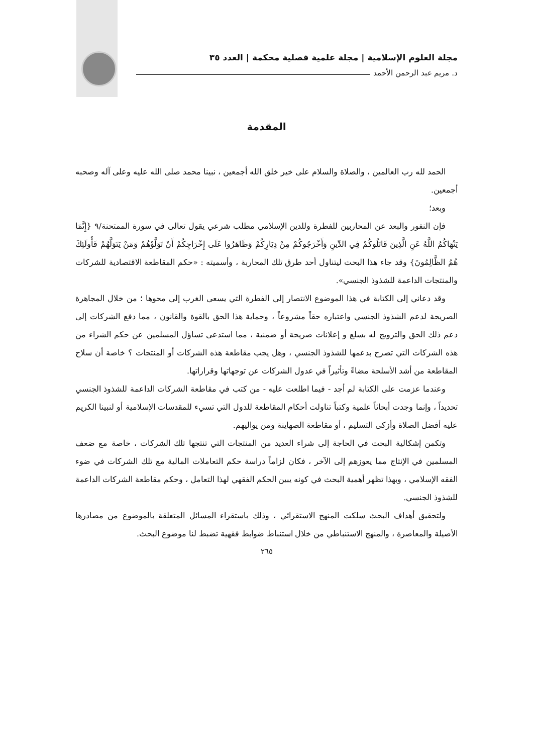مجلة العلوم الإسلامية | مجلة علمية فصلية محكمة | العدد ٣٥
د. مريم عبد الرحمن الأحمد
المقدمة
الحمد لله رب العالمين ، والصلاة والسلام على خير خلق الله أجمعين ، نبينا محمد صلى الله عليه وعلى آله وصحبه أجمعين.
وبعد؛
فإن النفور والبعد عن المحاربين للفطرة وللدين الإسلامي مطلب شرعي يقول تعالى في سورة الممتحنة/٩ {إِنَّمَا يَنْهَاكُمُ اللَّهُ عَنِ الَّذِينَ قَاتَلُوكُمْ فِي الدِّينِ وَأَخْرَجُوكُمْ مِنْ دِيَارِكُمْ وَظَاهَرُوا عَلَى إِخْرَاجِكُمْ أَنْ تَوَلَّوْهُمْ وَمَنْ يَتَوَلَّهُمْ فَأُولَئِكَ هُمُ الظَّالِمُونَ} وقد جاء هذا البحث ليتناول أحد طرق تلك المحاربة ، وأسميته : «حكم المقاطعة الاقتصادية للشركات والمنتجات الداعمة للشذوذ الجنسي».
وقد دعاني إلى الكتابة في هذا الموضوع الانتصار إلى الفطرة التي يسعى الغرب إلى محوها ؛ من خلال المجاهرة الصريحة لدعم الشذوذ الجنسي واعتباره حقاً مشروعاً ، وحماية هذا الحق بالقوة والقانون ، مما دفع الشركات إلى دعم ذلك الحق والترويج له بسلع و إعلانات صريحة أو ضمنية ، مما استدعى تساؤل المسلمين عن حكم الشراء من هذه الشركات التي تصرح بدعمها للشذوذ الجنسي ، وهل يجب مقاطعة هذه الشركات أو المنتجات ؟ خاصة أن سلاح المقاطعة من أشد الأسلحة مضاءً وتأثيراً في عدول الشركات عن توجهاتها وقراراتها.
وعندما عزمت على الكتابة لم أجد - فيما اطلعت عليه - من كتب في مقاطعة الشركات الداعمة للشذوذ الجنسي تحديداً ، وإنما وجدت أبحاثاً علمية وكتباً تناولت أحكام المقاطعة للدول التي تسيء للمقدسات الإسلامية أو لنبينا الكريم عليه أفضل الصلاة وأزكى التسليم ، أو مقاطعة الصهاينة ومن يواليهم.
وتكمن إشكالية البحث في الحاجة إلى شراء العديد من المنتجات التي تنتجها تلك الشركات ، خاصة مع ضعف المسلمين في الإنتاج مما يعوزهم إلى الآخر ، فكان لزاماً دراسة حكم التعاملات المالية مع تلك الشركات في ضوء الفقه الإسلامي ، وبهذا تظهر أهمية البحث في كونه يبين الحكم الفقهي لهذا التعامل ، وحكم مقاطعة الشركات الداعمة للشذوذ الجنسي.
ولتحقيق أهداف البحث سلكت المنهج الاستقرائي ، وذلك باستقراء المسائل المتعلقة بالموضوع من مصادرها الأصيلة والمعاصرة ، والمنهج الاستنباطي من خلال استنباط ضوابط فقهية تضبط لنا موضوع البحث.
٢٦٥